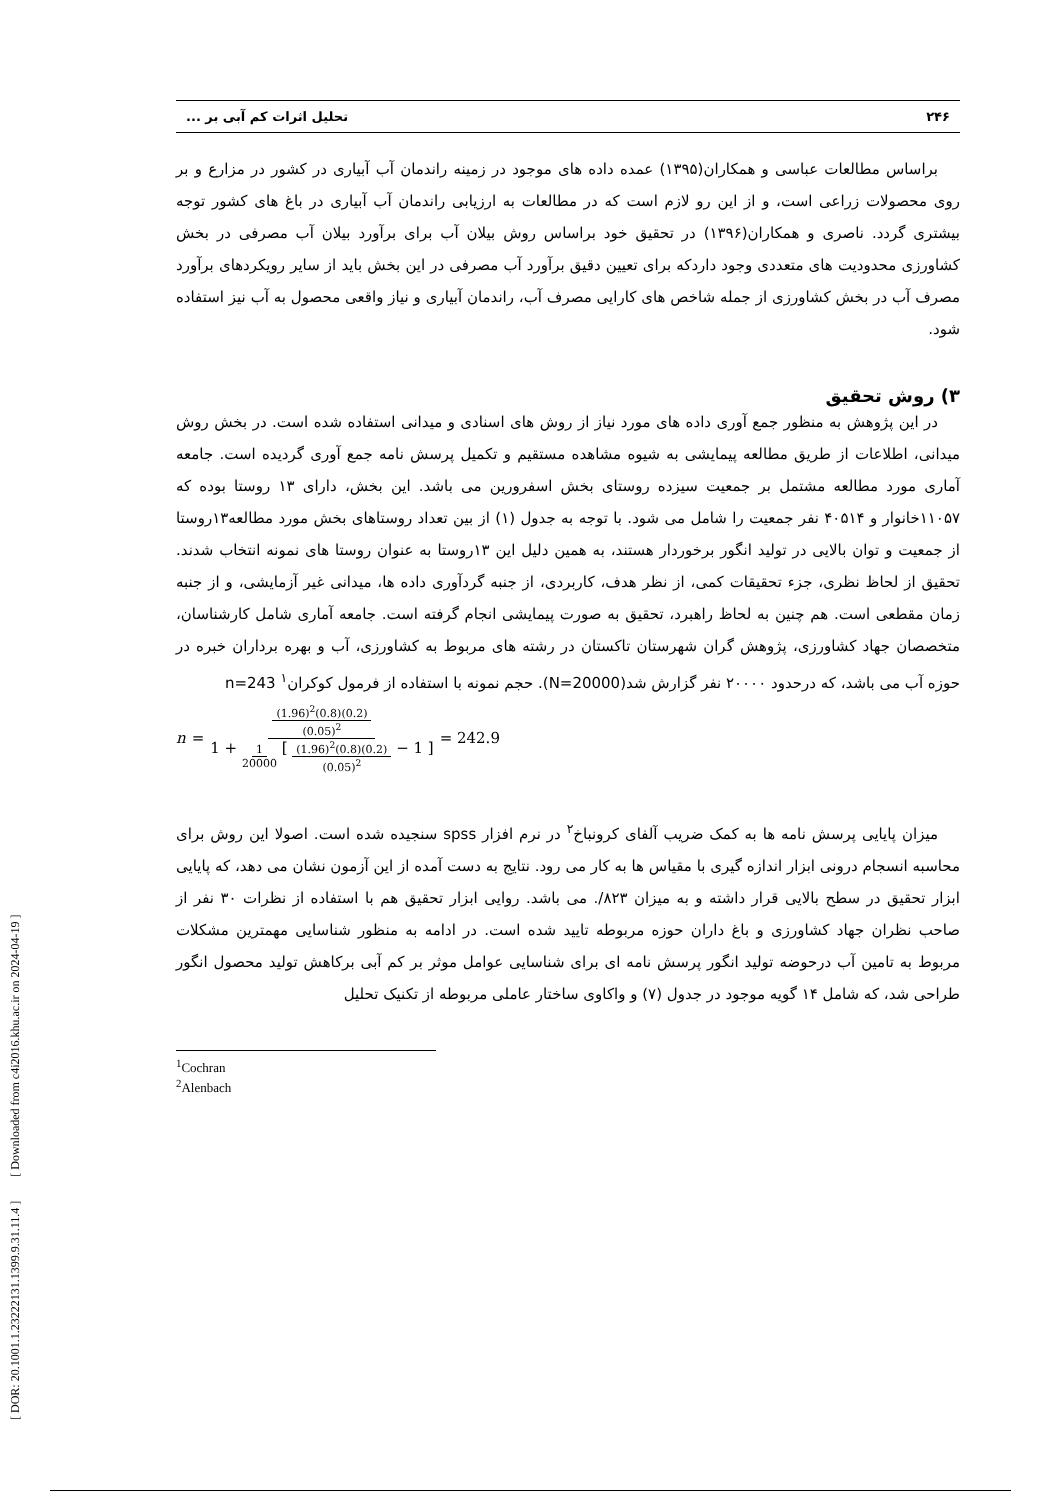[ DOR: 20.1001.1.23222131.1399.9.31.11.4 ] [ Downloaded from c4i2016.khu.ac.ir on 2024-04-19 ]
۲۴۶ تحلیل اثرات کم آبی بر ...
براساس مطالعات عباسی و همکاران(۱۳۹۵) عمده داده های موجود در زمینه راندمان آب آبیاری در کشور در مزارع و بر روی محصولات زراعی است، و از این رو لازم است که در مطالعات به ارزیابی راندمان آب آبیاری در باغ های کشور توجه بیشتری گردد. ناصری و همکاران(۱۳۹۶) در تحقیق خود براساس روش بیلان آب برای برآورد بیلان آب مصرفی در بخش کشاورزی محدودیت های متعددی وجود داردکه برای تعیین دقیق برآورد آب مصرفی در این بخش باید از سایر رویکردهای برآورد مصرف آب در بخش کشاورزی از جمله شاخص های کارایی مصرف آب، راندمان آبیاری و نیاز واقعی محصول به آب نیز استفاده شود.
۳) روش تحقیق
در این پژوهش به منظور جمع آوری داده های مورد نیاز از روش های اسنادی و میدانی استفاده شده است. در بخش روش میدانی، اطلاعات از طریق مطالعه پیمایشی به شیوه مشاهده مستقیم و تکمیل پرسش نامه جمع آوری گردیده است. جامعه آماری مورد مطالعه مشتمل بر جمعیت سیزده روستای بخش اسفرورین می باشد. این بخش، دارای ۱۳ روستا بوده که ۱۱۰۵۷خانوار و ۴۰۵۱۴ نفر جمعیت را شامل می شود. با توجه به جدول (۱) از بین تعداد روستاهای بخش مورد مطالعه۱۳روستا از جمعیت و توان بالایی در تولید انگور برخوردار هستند، به همین دلیل این ۱۳روستا به عنوان روستا های نمونه انتخاب شدند. تحقیق از لحاظ نظری، جزء تحقیقات کمی، از نظر هدف، کاربردی، از جنبه گردآوری داده ها، میدانی غیر آزمایشی، و از جنبه زمان مقطعی است. هم چنین به لحاظ راهبرد، تحقیق به صورت پیمایشی انجام گرفته است. جامعه آماری شامل کارشناسان، متخصصان جهاد کشاورزی، پژوهش گران شهرستان تاکستان در رشته های مربوط به کشاورزی، آب و بهره برداران خبره در حوزه آب می باشد، که درحدود ۲۰۰۰۰ نفر گزارش شد(N=20000). حجم نمونه با استفاده از فرمول کوکران<sup>۱</sup> n=243
n = (1.96)<sup>2</sup>(0.8)(0.2) (0.05)<sup>2</sup> 1 + 1 20000 [ (1.96)<sup>2</sup>(0.8)(0.2) (0.05)<sup>2</sup> − 1 ] = 242.9
میزان پایایی پرسش نامه ها به کمک ضریب آلفای کرونباخ<sup>۲</sup> در نرم افزار spss سنجیده شده است. اصولا این روش برای محاسبه انسجام درونی ابزار اندازه گیری با مقیاس ها به کار می رود. نتایج به دست آمده از این آزمون نشان می دهد، که پایایی ابزار تحقیق در سطح بالایی قرار داشته و به میزان ۸۲۳/. می باشد. روایی ابزار تحقیق هم با استفاده از نظرات ۳۰ نفر از صاحب نظران جهاد کشاورزی و باغ داران حوزه مربوطه تایید شده است. در ادامه به منظور شناسایی مهمترین مشکلات مربوط به تامین آب درحوضه تولید انگور پرسش نامه ای برای شناسایی عوامل موثر بر کم آبی برکاهش تولید محصول انگور طراحی شد، که شامل ۱۴ گویه موجود در جدول (۷) و واکاوی ساختار عاملی مربوطه از تکنیک تحلیل
<sup>1</sup> Cochran
<sup>2</sup> Alenbach